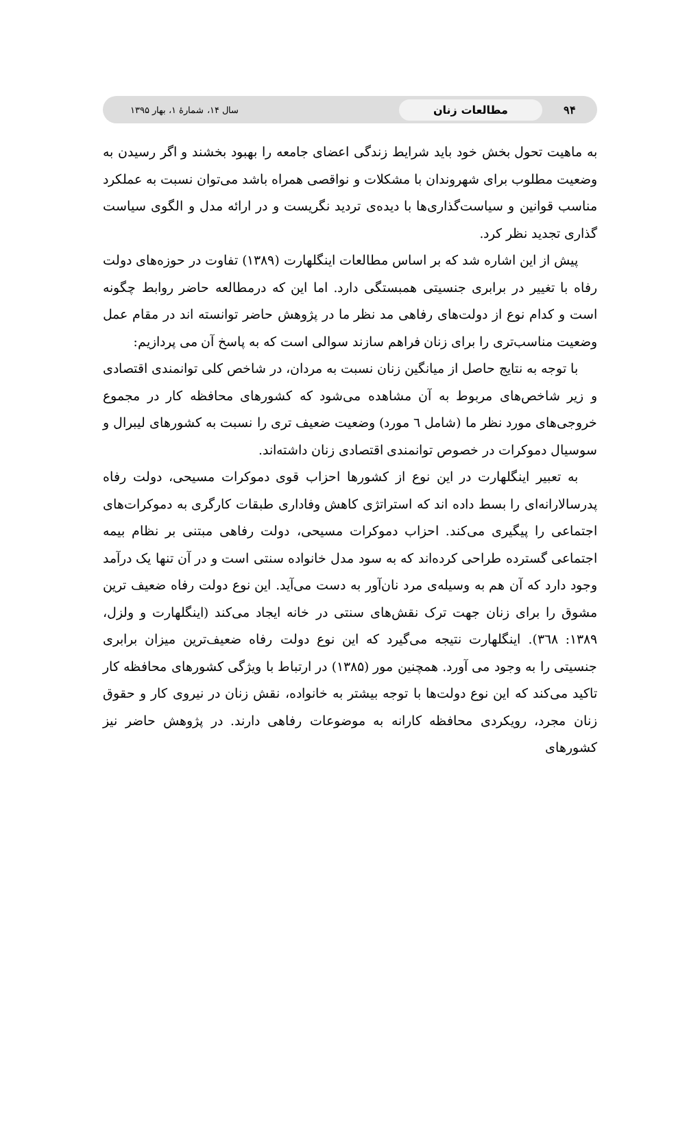۹۴ مطالعات زنان سال ۱۴، شمارۀ ۱، بهار ۱۳۹۵
به ماهیت تحول بخش خود باید شرایط زندگی اعضای جامعه را بهبود بخشند و اگر رسیدن به وضعیت مطلوب برای شهروندان با مشکلات و نواقصی همراه باشد می‌توان نسبت به عملکرد مناسب قوانین و سیاست‌گذاری‌ها با دیده‌ی تردید نگریست و در ارائه مدل و الگوی سیاست گذاری تجدید نظر کرد.
پیش از این اشاره شد که بر اساس مطالعات اینگلهارت (۱۳۸۹) تفاوت در حوزه‌های دولت رفاه با تغییر در برابری جنسیتی همبستگی دارد. اما این که درمطالعه حاضر روابط چگونه است و کدام نوع از دولت‌های رفاهی مد نظر ما در پژوهش حاضر توانسته اند در مقام عمل وضعیت مناسب‌تری را برای زنان فراهم سازند سوالی است که به پاسخ آن می پردازیم:
با توجه به نتایج حاصل از میانگین زنان نسبت به مردان، در شاخص کلی توانمندی اقتصادی و زیر شاخص‌های مربوط به آن مشاهده می‌شود که کشورهای محافظه کار در مجموع خروجی‌های مورد نظر ما (شامل ٦ مورد) وضعیت ضعیف تری را نسبت به کشورهای لیبرال و سوسیال دموکرات در خصوص توانمندی اقتصادی زنان داشته‌اند.
به تعبیر اینگلهارت در این نوع از کشورها احزاب قوی دموکرات مسیحی، دولت رفاه پدرسالارانه‌ای را بسط داده اند که استراتژی کاهش وفاداری طبقات کارگری به دموکرات‌های اجتماعی را پیگیری می‌کند. احزاب دموکرات مسیحی، دولت رفاهی مبتنی بر نظام بیمه اجتماعی گسترده طراحی کرده‌اند که به سود مدل خانواده سنتی است و در آن تنها یک درآمد وجود دارد که آن هم به وسیله‌ی مرد نان‌آور به دست می‌آید. این نوع دولت رفاه ضعیف ترین مشوق را برای زنان جهت ترک نقش‌های سنتی در خانه ایجاد می‌کند (اینگلهارت و ولزل، ۱۳۸۹: ۳٦۸). اینگلهارت نتیجه می‌گیرد که این نوع دولت رفاه ضعیف‌ترین میزان برابری جنسیتی را به وجود می آورد. همچنین مور (۱۳۸۵) در ارتباط با ویژگی کشورهای محافظه کار تاکید می‌کند که این نوع دولت‌ها با توجه بیشتر به خانواده، نقش زنان در نیروی کار و حقوق زنان مجرد، رویکردی محافظه کارانه به موضوعات رفاهی دارند. در پژوهش حاضر نیز کشورهای